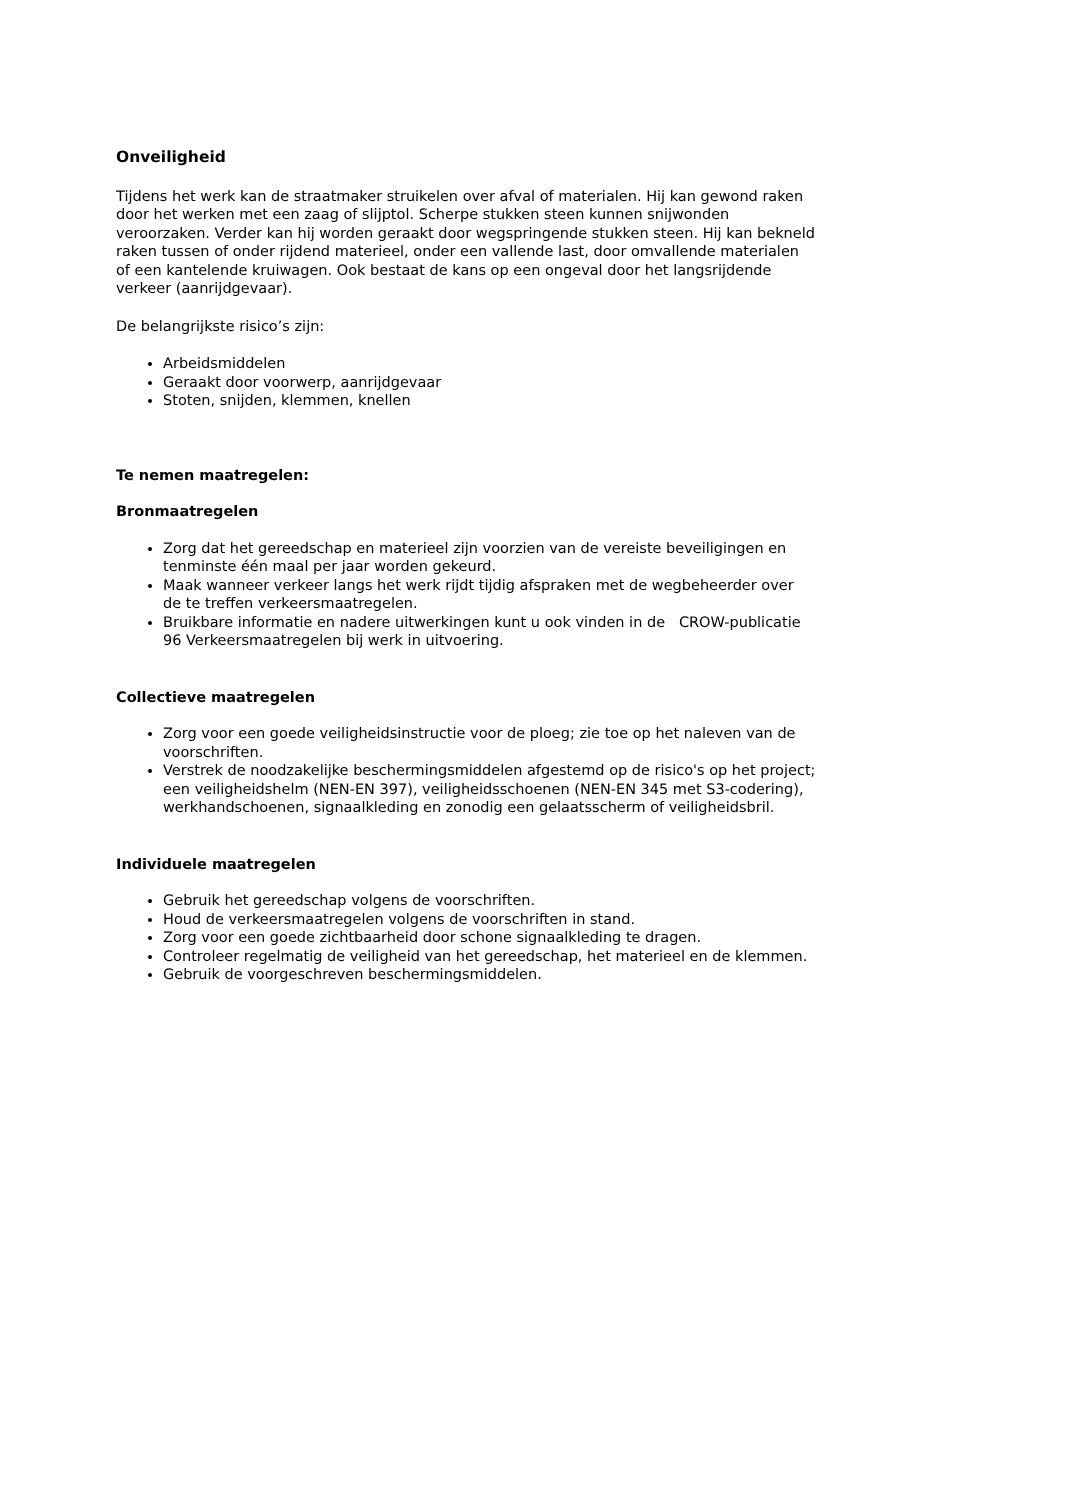Onveiligheid
Tijdens het werk kan de straatmaker struikelen over afval of materialen. Hij kan gewond raken door het werken met een zaag of slijptol. Scherpe stukken steen kunnen snijwonden veroorzaken. Verder kan hij worden geraakt door wegspringende stukken steen. Hij kan bekneld raken tussen of onder rijdend materieel, onder een vallende last, door omvallende materialen of een kantelende kruiwagen. Ook bestaat de kans op een ongeval door het langsrijdende verkeer (aanrijdgevaar).
De belangrijkste risico’s zijn:
Arbeidsmiddelen
Geraakt door voorwerp, aanrijdgevaar
Stoten, snijden, klemmen, knellen
Te nemen maatregelen:
Bronmaatregelen
Zorg dat het gereedschap en materieel zijn voorzien van de vereiste beveiligingen en tenminste één maal per jaar worden gekeurd.
Maak wanneer verkeer langs het werk rijdt tijdig afspraken met de wegbeheerder over de te treffen verkeersmaatregelen.
Bruikbare informatie en nadere uitwerkingen kunt u ook vinden in de CROW-publicatie 96 Verkeersmaatregelen bij werk in uitvoering.
Collectieve maatregelen
Zorg voor een goede veiligheidsinstructie voor de ploeg; zie toe op het naleven van de voorschriften.
Verstrek de noodzakelijke beschermingsmiddelen afgestemd op de risico's op het project; een veiligheidshelm (NEN-EN 397), veiligheidsschoenen (NEN-EN 345 met S3-codering), werkhandschoenen, signaalkleding en zonodig een gelaatsscherm of veiligheidsbril.
Individuele maatregelen
Gebruik het gereedschap volgens de voorschriften.
Houd de verkeersmaatregelen volgens de voorschriften in stand.
Zorg voor een goede zichtbaarheid door schone signaalkleding te dragen.
Controleer regelmatig de veiligheid van het gereedschap, het materieel en de klemmen.
Gebruik de voorgeschreven beschermingsmiddelen.